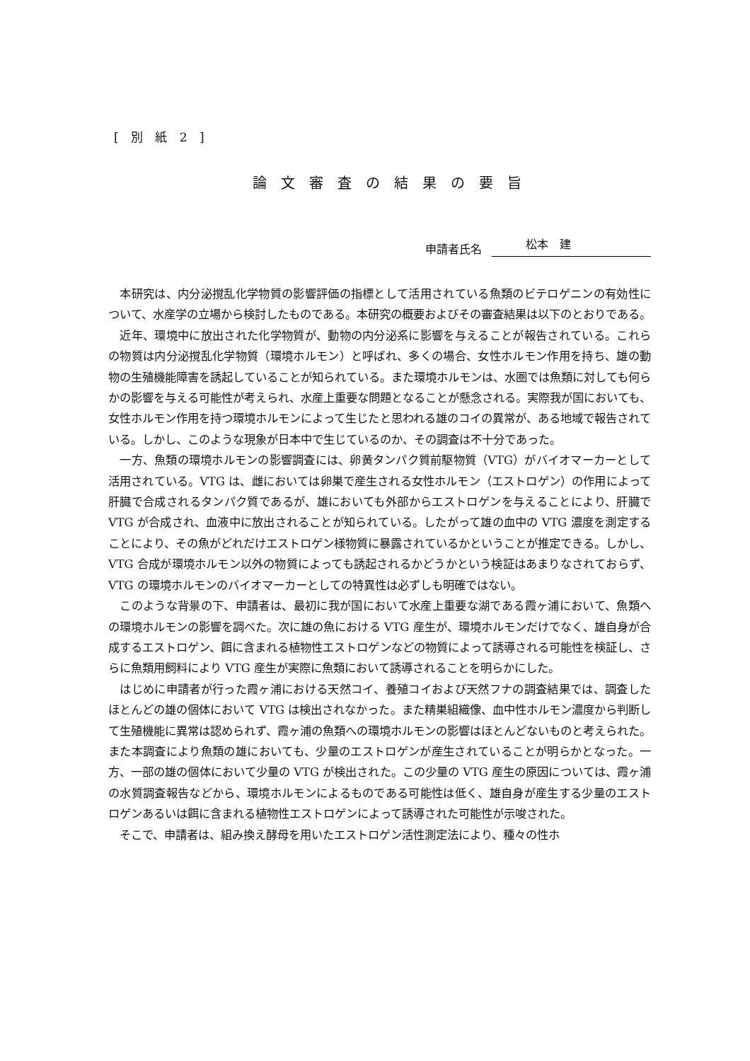[ 別 紙 2 ]
論文審査の結果の要旨
申請者氏名 松本　建
本研究は、内分泌撹乱化学物質の影響評価の指標として活用されている魚類のビテロゲニンの有効性について、水産学の立場から検討したものである。本研究の概要およびその審査結果は以下のとおりである。
近年、環境中に放出された化学物質が、動物の内分泌系に影響を与えることが報告されている。これらの物質は内分泌撹乱化学物質（環境ホルモン）と呼ばれ、多くの場合、女性ホルモン作用を持ち、雄の動物の生殖機能障害を誘起していることが知られている。また環境ホルモンは、水圏では魚類に対しても何らかの影響を与える可能性が考えられ、水産上重要な問題となることが懸念される。実際我が国においても、女性ホルモン作用を持つ環境ホルモンによって生じたと思われる雄のコイの異常が、ある地域で報告されている。しかし、このような現象が日本中で生じているのか、その調査は不十分であった。
一方、魚類の環境ホルモンの影響調査には、卵黄タンパク質前駆物質（VTG）がバイオマーカーとして活用されている。VTG は、雌においては卵巣で産生される女性ホルモン（エストロゲン）の作用によって肝臓で合成されるタンパク質であるが、雄においても外部からエストロゲンを与えることにより、肝臓で VTG が合成され、血液中に放出されることが知られている。したがって雄の血中の VTG 濃度を測定することにより、その魚がどれだけエストロゲン様物質に暴露されているかということが推定できる。しかし、VTG 合成が環境ホルモン以外の物質によっても誘起されるかどうかという検証はあまりなされておらず、VTG の環境ホルモンのバイオマーカーとしての特異性は必ずしも明確ではない。
このような背景の下、申請者は、最初に我が国において水産上重要な湖である霞ヶ浦において、魚類への環境ホルモンの影響を調べた。次に雄の魚における VTG 産生が、環境ホルモンだけでなく、雄自身が合成するエストロゲン、餌に含まれる植物性エストロゲンなどの物質によって誘導される可能性を検証し、さらに魚類用飼料により VTG 産生が実際に魚類において誘導されることを明らかにした。
はじめに申請者が行った霞ヶ浦における天然コイ、養殖コイおよび天然フナの調査結果では、調査したほとんどの雄の個体において VTG は検出されなかった。また精巣組織像、血中性ホルモン濃度から判断して生殖機能に異常は認められず、霞ヶ浦の魚類への環境ホルモンの影響はほとんどないものと考えられた。また本調査により魚類の雄においても、少量のエストロゲンが産生されていることが明らかとなった。一方、一部の雄の個体において少量の VTG が検出された。この少量の VTG 産生の原因については、霞ヶ浦の水質調査報告などから、環境ホルモンによるものである可能性は低く、雄自身が産生する少量のエストロゲンあるいは餌に含まれる植物性エストロゲンによって誘導された可能性が示唆された。
そこで、申請者は、組み換え酵母を用いたエストロゲン活性測定法により、種々の性ホ